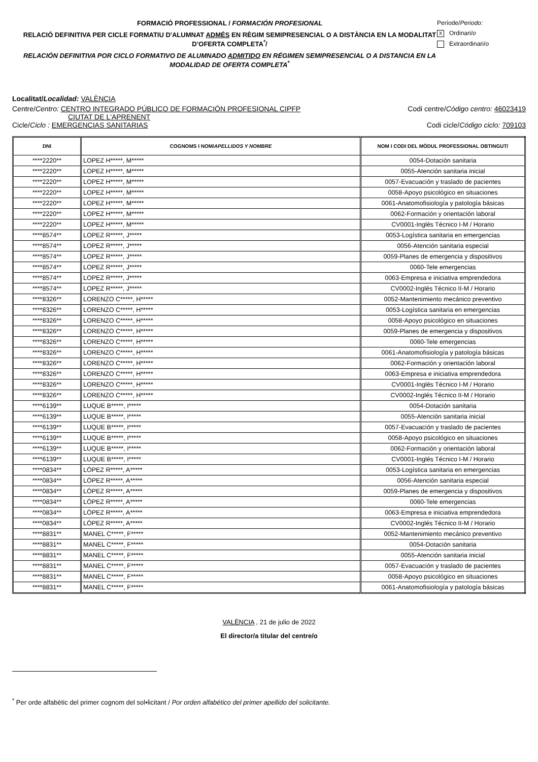FORMACIÓ PROFESSIONAL / FORMACIÓN PROFESIONAL
RELACIÓ DEFINITIVA PER CICLE FORMATIU D'ALUMNAT ADMÉS EN RÈGIM SEMIPRESENCIAL O A DISTÀNCIA EN LA MODALITAT D’OFERTA COMPLETA<sup>*</sup>/
RELACIÓN DEFINITIVA POR CICLO FORMATIVO DE ALUMNADO ADMITIDO EN RÉGIMEN SEMIPRESENCIAL O A DISTANCIA EN LA MODALIDAD DE OFERTA COMPLETA<sup>*</sup>
Període/Periodo:
X Ordinari/o
Extraordinari/o
Localitat/Localidad: VALÈNCIA
Centre/Centro: CENTRO INTEGRADO PÚBLICO DE FORMACIÓN PROFESIONAL CIPFP
CIUTAT DE L'APRENENT
Codi centre/Código centro: 46023419
Cicle/Ciclo : EMERGENCIAS SANITARIAS
Codi cicle/Código ciclo: 709103
| DNI | COGNOMS I NOM/ APELLIDOS Y NOMBRE | NOM I CODI DEL MÒDUL PROFESSIONAL OBTINGUT/ |
| --- | --- | --- |
| ****2220** | LOPEZ H*****, M***** | 0054-Dotación sanitaria |
| ****2220** | LOPEZ H*****, M***** | 0055-Atención sanitaria inicial |
| ****2220** | LOPEZ H*****, M***** | 0057-Evacuación y traslado de pacientes |
| ****2220** | LOPEZ H*****, M***** | 0058-Apoyo psicológico en situaciones |
| ****2220** | LOPEZ H*****, M***** | 0061-Anatomofisiología y patología básicas |
| ****2220** | LOPEZ H*****, M***** | 0062-Formación y orientación laboral |
| ****2220** | LOPEZ H*****, M***** | CV0001-Inglés Técnico I-M / Horario |
| ****8574** | LOPEZ R*****, J***** | 0053-Logística sanitaria en emergencias |
| ****8574** | LOPEZ R*****, J***** | 0056-Atención sanitaria especial |
| ****8574** | LOPEZ R*****, J***** | 0059-Planes de emergencia y dispositivos |
| ****8574** | LOPEZ R*****, J***** | 0060-Tele emergencias |
| ****8574** | LOPEZ R*****, J***** | 0063-Empresa e iniciativa emprendedora |
| ****8574** | LOPEZ R*****, J***** | CV0002-Inglés Técnico II-M / Horario |
| ****8326** | LORENZO C*****, H***** | 0052-Mantenimiento mecánico preventivo |
| ****8326** | LORENZO C*****, H***** | 0053-Logística sanitaria en emergencias |
| ****8326** | LORENZO C*****, H***** | 0058-Apoyo psicológico en situaciones |
| ****8326** | LORENZO C*****, H***** | 0059-Planes de emergencia y dispositivos |
| ****8326** | LORENZO C*****, H***** | 0060-Tele emergencias |
| ****8326** | LORENZO C*****, H***** | 0061-Anatomofisiología y patología básicas |
| ****8326** | LORENZO C*****, H***** | 0062-Formación y orientación laboral |
| ****8326** | LORENZO C*****, H***** | 0063-Empresa e iniciativa emprendedora |
| ****8326** | LORENZO C*****, H***** | CV0001-Inglés Técnico I-M / Horario |
| ****8326** | LORENZO C*****, H***** | CV0002-Inglés Técnico II-M / Horario |
| ****6139** | LUQUE B*****, I***** | 0054-Dotación sanitaria |
| ****6139** | LUQUE B*****, I***** | 0055-Atención sanitaria inicial |
| ****6139** | LUQUE B*****, I***** | 0057-Evacuación y traslado de pacientes |
| ****6139** | LUQUE B*****, I***** | 0058-Apoyo psicológico en situaciones |
| ****6139** | LUQUE B*****, I***** | 0062-Formación y orientación laboral |
| ****6139** | LUQUE B*****, I***** | CV0001-Inglés Técnico I-M / Horario |
| ****0834** | LÓPEZ R*****, A***** | 0053-Logística sanitaria en emergencias |
| ****0834** | LÓPEZ R*****, A***** | 0056-Atención sanitaria especial |
| ****0834** | LÓPEZ R*****, A***** | 0059-Planes de emergencia y dispositivos |
| ****0834** | LÓPEZ R*****, A***** | 0060-Tele emergencias |
| ****0834** | LÓPEZ R*****, A***** | 0063-Empresa e iniciativa emprendedora |
| ****0834** | LÓPEZ R*****, A***** | CV0002-Inglés Técnico II-M / Horario |
| ****8831** | MANEL C*****, F***** | 0052-Mantenimiento mecánico preventivo |
| ****8831** | MANEL C*****, F***** | 0054-Dotación sanitaria |
| ****8831** | MANEL C*****, F***** | 0055-Atención sanitaria inicial |
| ****8831** | MANEL C*****, F***** | 0057-Evacuación y traslado de pacientes |
| ****8831** | MANEL C*****, F***** | 0058-Apoyo psicológico en situaciones |
| ****8831** | MANEL C*****, F***** | 0061-Anatomofisiología y patología básicas |
VALÈNCIA , 21 de julio de 2022
El director/a titular del centre/o
<sup>*</sup> Per orde alfabètic del primer cognom del sol•licitant / Por orden alfabético del primer apellido del solicitante.